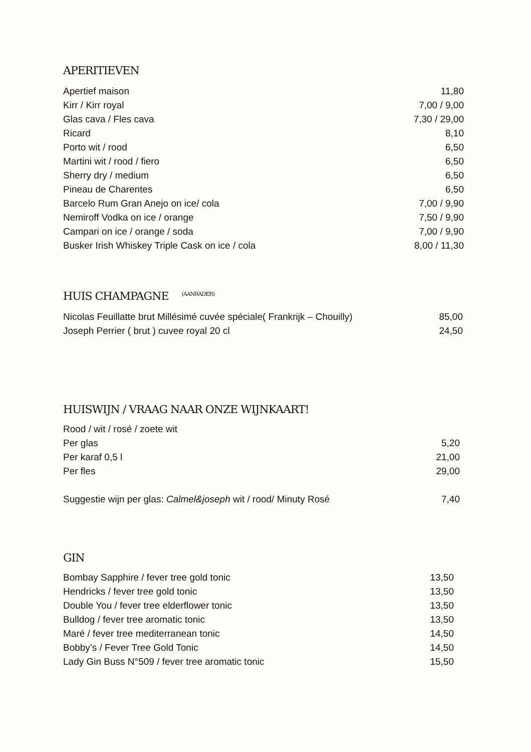APERITIEVEN
| Apertief maison | 11,80 |
| Kirr / Kirr royal | 7,00 / 9,00 |
| Glas cava / Fles cava | 7,30 / 29,00 |
| Ricard | 8,10 |
| Porto wit / rood | 6,50 |
| Martini wit / rood / fiero | 6,50 |
| Sherry dry / medium | 6,50 |
| Pineau de Charentes | 6,50 |
| Barcelo Rum Gran Anejo on ice/ cola | 7,00 / 9,90 |
| Nemiroff Vodka on ice / orange | 7,50 / 9,90 |
| Campari on ice / orange / soda | 7,00 / 9,90 |
| Busker Irish Whiskey Triple Cask on ice / cola | 8,00 / 11,30 |
HUIS CHAMPAGNE <sup>(AANRADER)</sup>
| Nicolas Feuillatte brut Millésimé cuvée spéciale( Frankrijk – Chouilly) | 85,00 |
| Joseph Perrier ( brut ) cuvee royal 20 cl | 24,50 |
HUISWIJN / VRAAG NAAR ONZE WIJNKAART!
| Rood / wit / rosé / zoete wit | |
| Per glas | 5,20 |
| Per karaf 0,5 l | 21,00 |
| Per fles | 29,00 |
| Suggestie wijn per glas: Calmel&joseph wit / rood/ Minuty Rosé | 7,40 |
GIN
| Bombay Sapphire / fever tree gold tonic | 13,50 |
| Hendricks / fever tree gold tonic | 13,50 |
| Double You / fever tree elderflower tonic | 13,50 |
| Bulldog / fever tree aromatic tonic | 13,50 |
| Maré / fever tree mediterranean tonic | 14,50 |
| Bobby’s / Fever Tree Gold Tonic | 14,50 |
| Lady Gin Buss N°509 / fever tree aromatic tonic | 15,50 |